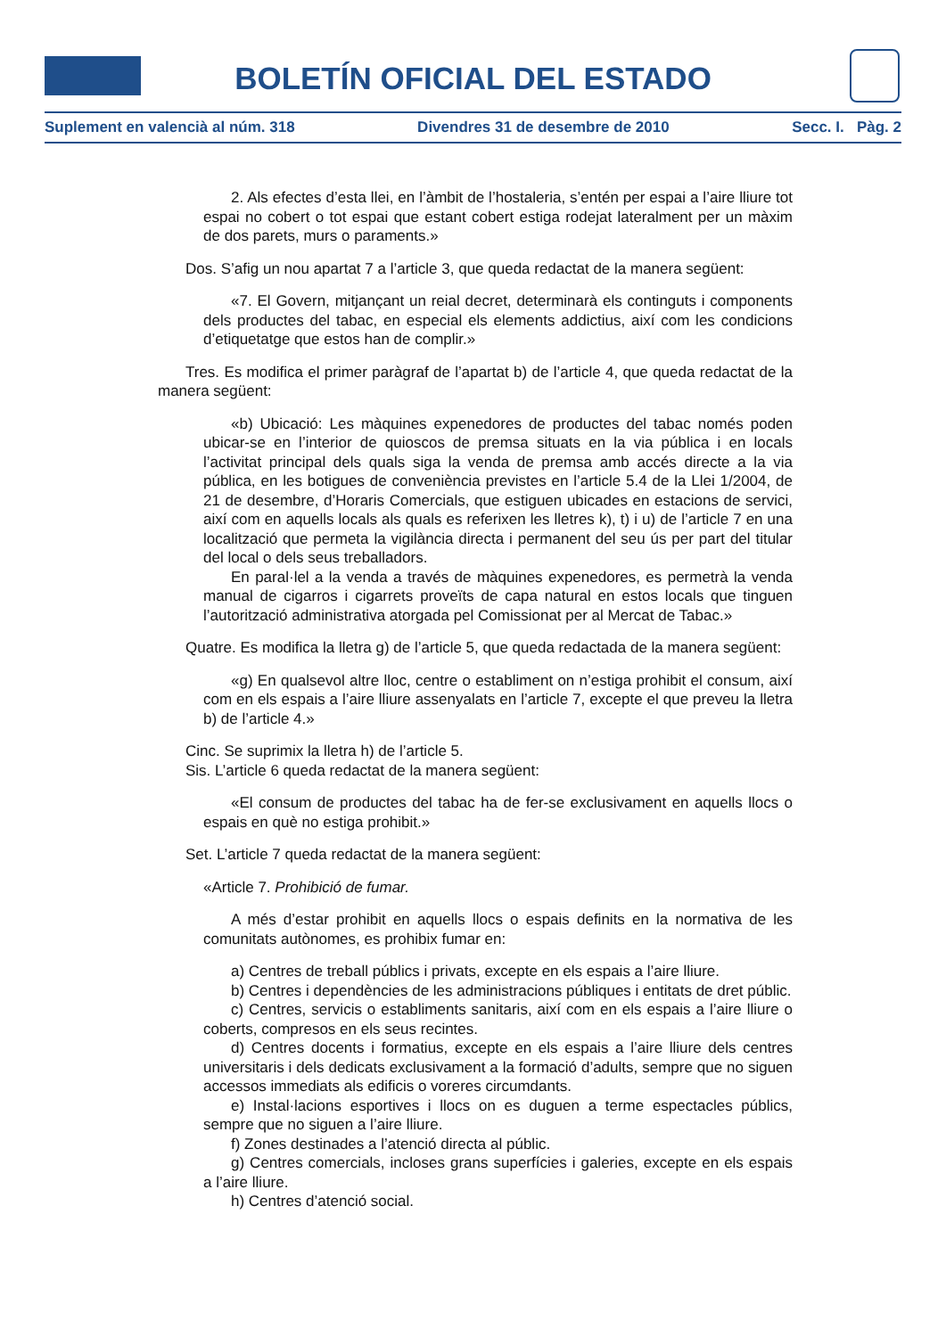BOLETÍN OFICIAL DEL ESTADO
Suplement en valencià al núm. 318 Divendres 31 de desembre de 2010 Secc. I. Pàg. 2
2. Als efectes d’esta llei, en l’àmbit de l’hostaleria, s’entén per espai a l’aire lliure tot espai no cobert o tot espai que estant cobert estiga rodejat lateralment per un màxim de dos parets, murs o paraments.»
Dos. S’afig un nou apartat 7 a l’article 3, que queda redactat de la manera següent:
«7. El Govern, mitjançant un reial decret, determinarà els continguts i components dels productes del tabac, en especial els elements addictius, així com les condicions d’etiquetatge que estos han de complir.»
Tres. Es modifica el primer paràgraf de l’apartat b) de l’article 4, que queda redactat de la manera següent:
«b) Ubicació: Les màquines expenedores de productes del tabac només poden ubicar-se en l’interior de quioscos de premsa situats en la via pública i en locals l’activitat principal dels quals siga la venda de premsa amb accés directe a la via pública, en les botigues de conveniència previstes en l’article 5.4 de la Llei 1/2004, de 21 de desembre, d’Horaris Comercials, que estiguen ubicades en estacions de servici, així com en aquells locals als quals es referixen les lletres k), t) i u) de l’article 7 en una localització que permeta la vigilància directa i permanent del seu ús per part del titular del local o dels seus treballadors.
En paral·lel a la venda a través de màquines expenedores, es permetrà la venda manual de cigarros i cigarrets proveïts de capa natural en estos locals que tinguen l’autorització administrativa atorgada pel Comissionat per al Mercat de Tabac.»
Quatre. Es modifica la lletra g) de l’article 5, que queda redactada de la manera següent:
«g) En qualsevol altre lloc, centre o establiment on n’estiga prohibit el consum, així com en els espais a l’aire lliure assenyalats en l’article 7, excepte el que preveu la lletra b) de l’article 4.»
Cinc. Se suprimix la lletra h) de l’article 5.
Sis. L’article 6 queda redactat de la manera següent:
«El consum de productes del tabac ha de fer-se exclusivament en aquells llocs o espais en què no estiga prohibit.»
Set. L’article 7 queda redactat de la manera següent:
«Article 7. Prohibició de fumar.
A més d’estar prohibit en aquells llocs o espais definits en la normativa de les comunitats autònomes, es prohibix fumar en:
a) Centres de treball públics i privats, excepte en els espais a l’aire lliure.
b) Centres i dependències de les administracions públiques i entitats de dret públic.
c) Centres, servicis o establiments sanitaris, així com en els espais a l’aire lliure o coberts, compresos en els seus recintes.
d) Centres docents i formatius, excepte en els espais a l’aire lliure dels centres universitaris i dels dedicats exclusivament a la formació d’adults, sempre que no siguen accessos immediats als edificis o voreres circumdants.
e) Instal·lacions esportives i llocs on es duguen a terme espectacles públics, sempre que no siguen a l’aire lliure.
f) Zones destinades a l’atenció directa al públic.
g) Centres comercials, incloses grans superfícies i galeries, excepte en els espais a l’aire lliure.
h) Centres d’atenció social.